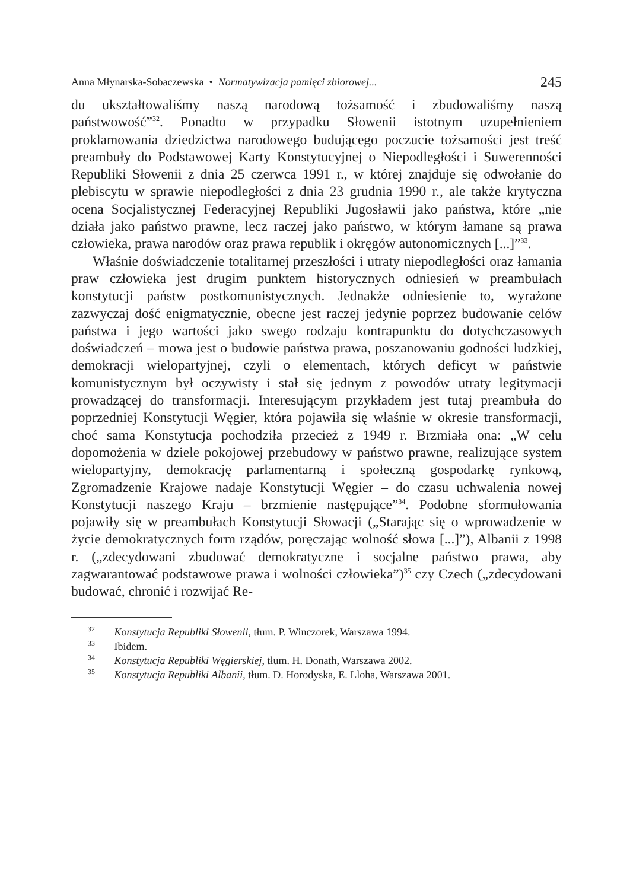Anna Młynarska-Sobaczewska • Normatywizacja pamięci zbiorowej...
245
du ukształtowaliśmy naszą narodową tożsamość i zbudowaliśmy naszą państwowość”<sup>32</sup>. Ponadto w przypadku Słowenii istotnym uzupełnieniem proklamowania dziedzictwa narodowego budującego poczucie tożsamości jest treść preambuły do Podstawowej Karty Konstytucyjnej o Niepodległości i Suwerenności Republiki Słowenii z dnia 25 czerwca 1991 r., w której znajduje się odwołanie do plebiscytu w sprawie niepodległości z dnia 23 grudnia 1990 r., ale także krytyczna ocena Socjalistycznej Federacyjnej Republiki Jugosławii jako państwa, które „nie działa jako państwo prawne, lecz raczej jako państwo, w którym łamane są prawa człowieka, prawa narodów oraz prawa republik i okręgów autonomicznych [...]”<sup>33</sup>.
Właśnie doświadczenie totalitarnej przeszłości i utraty niepodległości oraz łamania praw człowieka jest drugim punktem historycznych odniesień w preambułach konstytucji państw postkomunistycznych. Jednakże odniesienie to, wyrażone zazwyczaj dość enigmatycznie, obecne jest raczej jedynie poprzez budowanie celów państwa i jego wartości jako swego rodzaju kontrapunktu do dotychczasowych doświadczeń – mowa jest o budowie państwa prawa, poszanowaniu godności ludzkiej, demokracji wielopartyjnej, czyli o elementach, których deficyt w państwie komunistycznym był oczywisty i stał się jednym z powodów utraty legitymacji prowadzącej do transformacji. Interesującym przykładem jest tutaj preambuła do poprzedniej Konstytucji Węgier, która pojawiła się właśnie w okresie transformacji, choć sama Konstytucja pochodziła przecież z 1949 r. Brzmiała ona: „W celu dopomożenia w dziele pokojowej przebudowy w państwo prawne, realizujące system wielopartyjny, demokrację parlamentarną i społeczną gospodarkę rynkową, Zgromadzenie Krajowe nadaje Konstytucji Węgier – do czasu uchwalenia nowej Konstytucji naszego Kraju – brzmienie następujące”<sup>34</sup>. Podobne sformułowania pojawiły się w preambułach Konstytucji Słowacji („Starając się o wprowadzenie w życie demokratycznych form rządów, poręczając wolność słowa [...]”), Albanii z 1998 r. („zdecydowani zbudować demokratyczne i socjalne państwo prawa, aby zagwarantować podstawowe prawa i wolności człowieka”)<sup>35</sup> czy Czech („zdecydowani budować, chronić i rozwijać Re-
<sup>32</sup> Konstytucja Republiki Słowenii, tłum. P. Winczorek, Warszawa 1994.
<sup>33</sup> Ibidem.
<sup>34</sup> Konstytucja Republiki Węgierskiej, tłum. H. Donath, Warszawa 2002.
<sup>35</sup> Konstytucja Republiki Albanii, tłum. D. Horodyska, E. Lloha, Warszawa 2001.